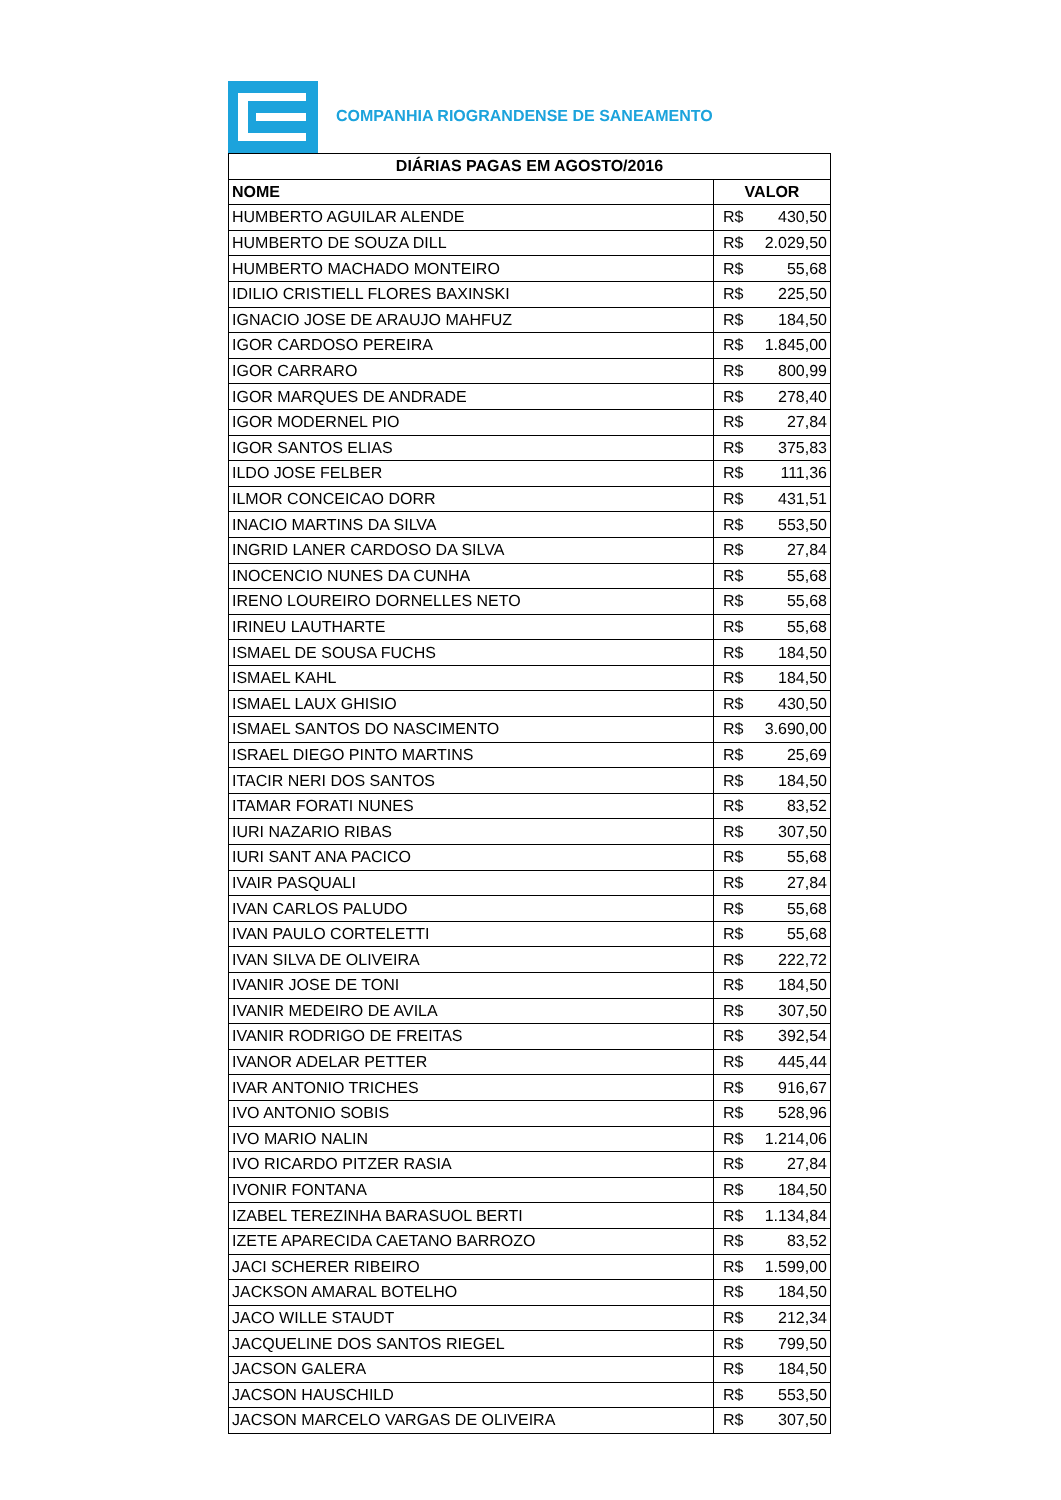COMPANHIA RIOGRANDENSE DE SANEAMENTO
| DIÁRIAS PAGAS EM AGOSTO/2016 | |
| --- | --- |
| NOME | VALOR |
| HUMBERTO AGUILAR ALENDE | R$ 430,50 |
| HUMBERTO DE SOUZA DILL | R$ 2.029,50 |
| HUMBERTO MACHADO MONTEIRO | R$ 55,68 |
| IDILIO CRISTIELL FLORES BAXINSKI | R$ 225,50 |
| IGNACIO JOSE DE ARAUJO MAHFUZ | R$ 184,50 |
| IGOR CARDOSO PEREIRA | R$ 1.845,00 |
| IGOR CARRARO | R$ 800,99 |
| IGOR MARQUES DE ANDRADE | R$ 278,40 |
| IGOR MODERNEL PIO | R$ 27,84 |
| IGOR SANTOS ELIAS | R$ 375,83 |
| ILDO JOSE FELBER | R$ 111,36 |
| ILMOR CONCEICAO DORR | R$ 431,51 |
| INACIO MARTINS DA SILVA | R$ 553,50 |
| INGRID LANER CARDOSO DA SILVA | R$ 27,84 |
| INOCENCIO NUNES DA CUNHA | R$ 55,68 |
| IRENO LOUREIRO DORNELLES NETO | R$ 55,68 |
| IRINEU LAUTHARTE | R$ 55,68 |
| ISMAEL DE SOUSA FUCHS | R$ 184,50 |
| ISMAEL KAHL | R$ 184,50 |
| ISMAEL LAUX GHISIO | R$ 430,50 |
| ISMAEL SANTOS DO NASCIMENTO | R$ 3.690,00 |
| ISRAEL DIEGO PINTO MARTINS | R$ 25,69 |
| ITACIR NERI DOS SANTOS | R$ 184,50 |
| ITAMAR FORATI NUNES | R$ 83,52 |
| IURI NAZARIO RIBAS | R$ 307,50 |
| IURI SANT ANA PACICO | R$ 55,68 |
| IVAIR PASQUALI | R$ 27,84 |
| IVAN CARLOS PALUDO | R$ 55,68 |
| IVAN PAULO CORTELETTI | R$ 55,68 |
| IVAN SILVA DE OLIVEIRA | R$ 222,72 |
| IVANIR JOSE DE TONI | R$ 184,50 |
| IVANIR MEDEIRO DE AVILA | R$ 307,50 |
| IVANIR RODRIGO DE FREITAS | R$ 392,54 |
| IVANOR ADELAR PETTER | R$ 445,44 |
| IVAR ANTONIO TRICHES | R$ 916,67 |
| IVO ANTONIO SOBIS | R$ 528,96 |
| IVO MARIO NALIN | R$ 1.214,06 |
| IVO RICARDO PITZER RASIA | R$ 27,84 |
| IVONIR FONTANA | R$ 184,50 |
| IZABEL TEREZINHA BARASUOL BERTI | R$ 1.134,84 |
| IZETE APARECIDA CAETANO BARROZO | R$ 83,52 |
| JACI SCHERER RIBEIRO | R$ 1.599,00 |
| JACKSON AMARAL BOTELHO | R$ 184,50 |
| JACO WILLE STAUDT | R$ 212,34 |
| JACQUELINE DOS SANTOS RIEGEL | R$ 799,50 |
| JACSON GALERA | R$ 184,50 |
| JACSON HAUSCHILD | R$ 553,50 |
| JACSON MARCELO VARGAS DE OLIVEIRA | R$ 307,50 |